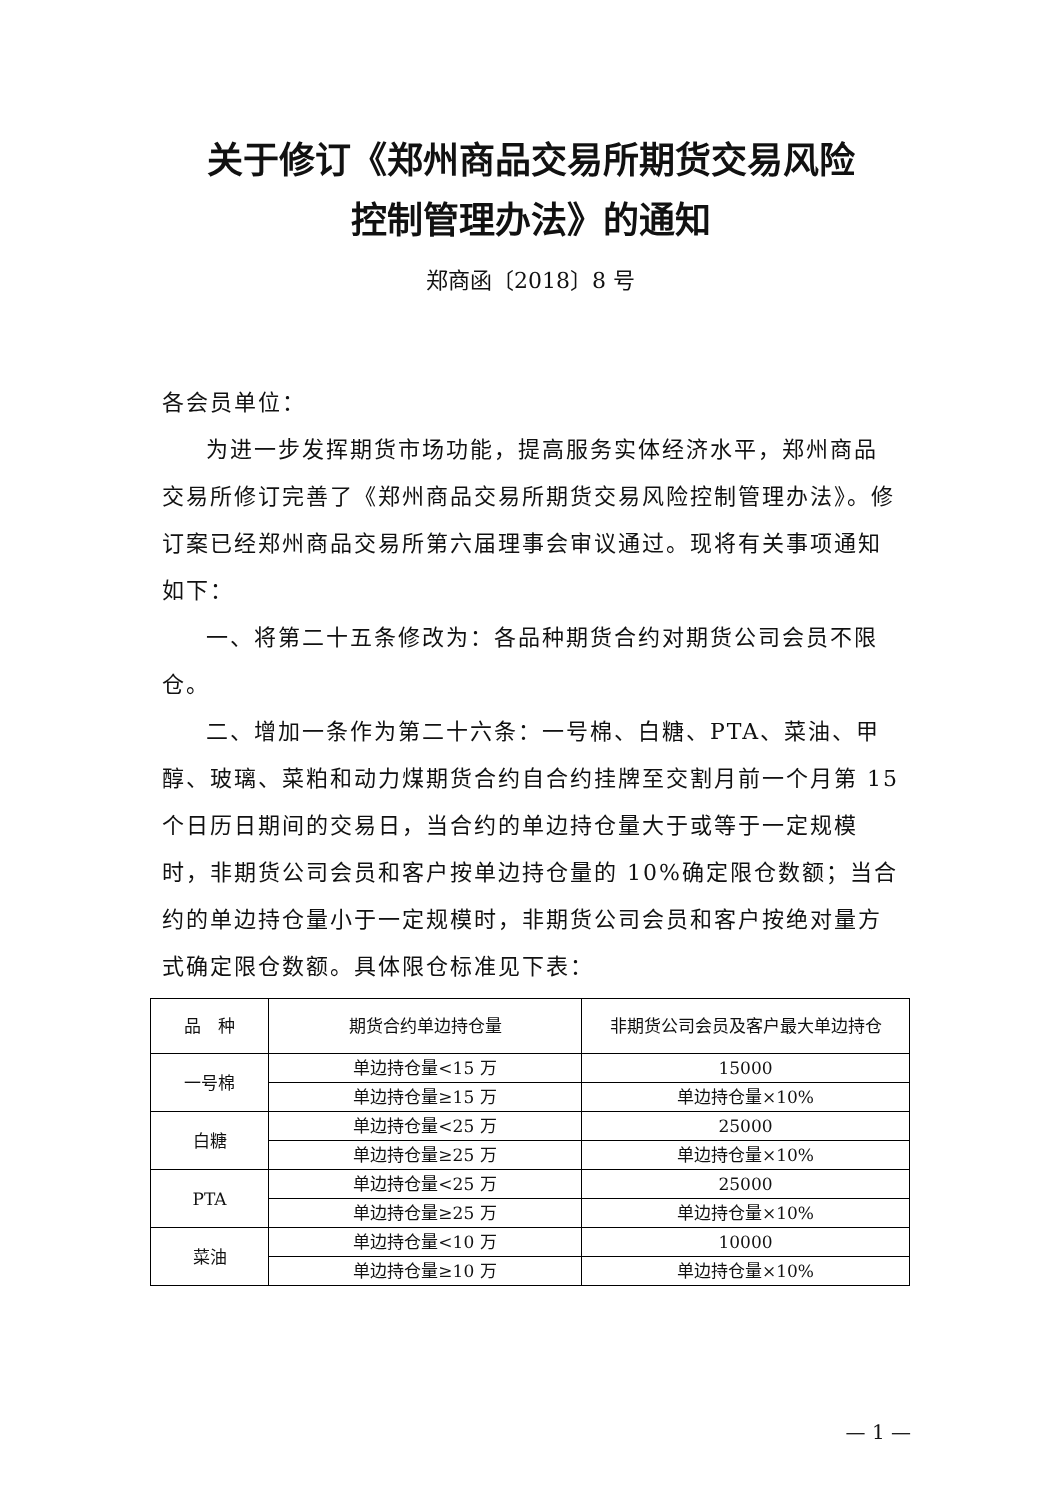关于修订《郑州商品交易所期货交易风险
控制管理办法》的通知
郑商函〔2018〕8 号
各会员单位：
为进一步发挥期货市场功能，提高服务实体经济水平，郑州商品交易所修订完善了《郑州商品交易所期货交易风险控制管理办法》。修订案已经郑州商品交易所第六届理事会审议通过。现将有关事项通知如下：
一、将第二十五条修改为：各品种期货合约对期货公司会员不限仓。
二、增加一条作为第二十六条：一号棉、白糖、PTA、菜油、甲醇、玻璃、菜粕和动力煤期货合约自合约挂牌至交割月前一个月第 15 个日历日期间的交易日，当合约的单边持仓量大于或等于一定规模时，非期货公司会员和客户按单边持仓量的 10%确定限仓数额；当合约的单边持仓量小于一定规模时，非期货公司会员和客户按绝对量方式确定限仓数额。具体限仓标准见下表：
| 品 种 | 期货合约单边持仓量 | 非期货公司会员及客户最大单边持仓 |
| --- | --- | --- |
| 一号棉 | 单边持仓量<15 万 | 15000 |
| | 单边持仓量≥15 万 | 单边持仓量×10% |
| 白糖 | 单边持仓量<25 万 | 25000 |
| | 单边持仓量≥25 万 | 单边持仓量×10% |
| PTA | 单边持仓量<25 万 | 25000 |
| | 单边持仓量≥25 万 | 单边持仓量×10% |
| 菜油 | 单边持仓量<10 万 | 10000 |
| | 单边持仓量≥10 万 | 单边持仓量×10% |
— 1 —